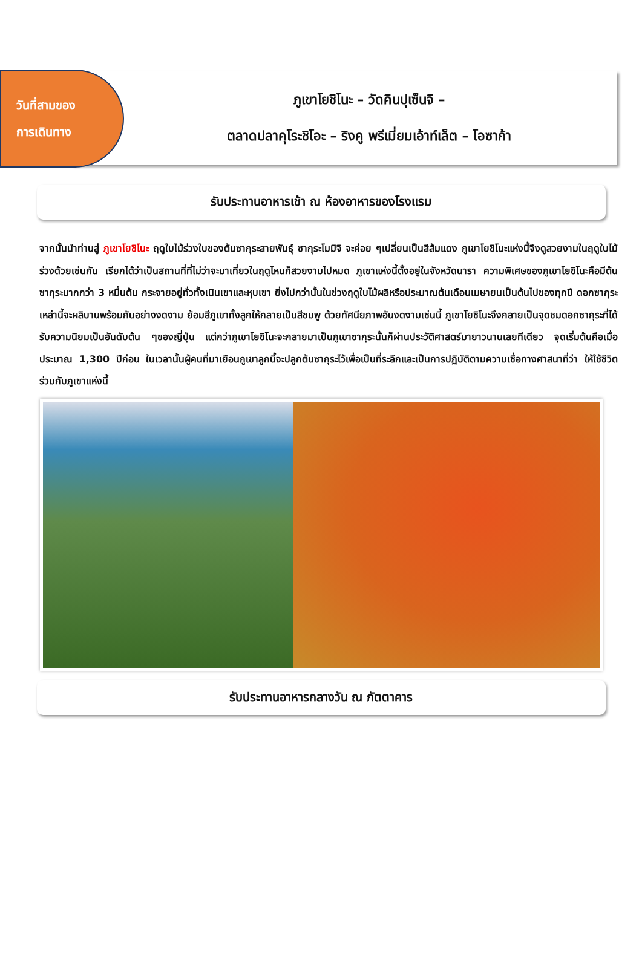วันที่สามของ
การเดินทาง
ภูเขาโยชิโนะ – วัดคินปุเซ็นจิ –
ตลาดปลาคุโระชิโอะ – ริงคู พรีเมี่ยมเอ้าท์เล็ต – โอซาก้า
รับประทานอาหารเช้า ณ ห้องอาหารของโรงแรม
จากนั้นนำท่านสู่ ภูเขาโยชิโนะ ฤดูใบไม้ร่วงใบของต้นซากุระสายพันธุ์ ซากุระโมมิจิ จะค่อย ๆเปลี่ยนเป็นสีส้มแดง ภูเขาโยชิโนะแห่งนี้จึงดูสวยงามในฤดูใบไม้ร่วงด้วยเช่นกัน เรียกได้ว่าเป็นสถานที่ที่ไม่ว่าจะมาเที่ยวในฤดูไหนก็สวยงามไปหมด ภูเขาแห่งนี้ตั้งอยู่ในจังหวัดนารา ความพิเศษของภูเขาโยชิโนะคือมีต้นซากุระมากกว่า 3 หมื่นต้น กระจายอยู่ทั่วทั้งเนินเขาและหุบเขา ยิ่งไปกว่านั้นในช่วงฤดูใบไม้ผลิหรือประมาณต้นเดือนเมษายนเป็นต้นไปของทุกปี ดอกซากุระเหล่านี้จะผลิบานพร้อมกันอย่างงดงาม ย้อมสีภูเขาทั้งลูกให้กลายเป็นสีชมพู ด้วยทัศนียภาพอันงดงามเช่นนี้ ภูเขาโยชิโนะจึงกลายเป็นจุดชมดอกซากุระที่ได้รับความนิยมเป็นอันดับต้น ๆของญี่ปุ่น แต่กว่าภูเขาโยชิโนะจะกลายมาเป็นภูเขาซากุระนั้นก็ผ่านประวัติศาสตร์มายาวนานเลยทีเดียว จุดเริ่มต้นคือเมื่อประมาณ 1,300 ปีก่อน ในเวลานั้นผู้คนที่มาเยือนภูเขาลูกนี้จะปลูกต้นซากุระไว้เพื่อเป็นที่ระลึกและเป็นการปฏิบัติตามความเชื่อทางศาสนาที่ว่า ให้ใช้ชีวิตร่วมกับภูเขาแห่งนี้
รับประทานอาหารกลางวัน ณ ภัตตาคาร